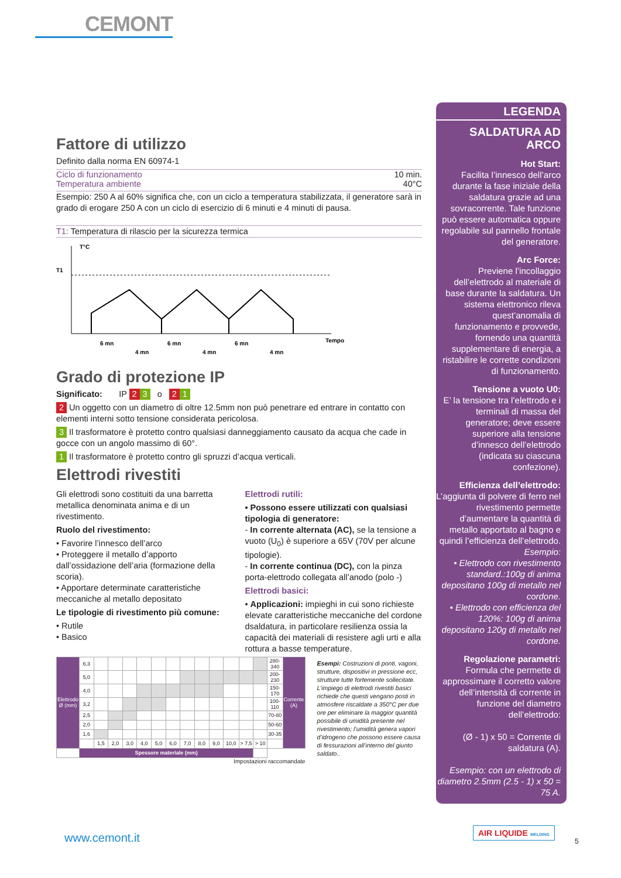CEMONT
Fattore di utilizzo
Definito dalla norma EN 60974-1
Ciclo di funzionamento 10 min.
Temperatura ambiente 40°C
Esempio: 250 A al 60% significa che, con un ciclo a temperatura stabilizzata, il generatore sarà in grado di erogare 250 A con un ciclo di esercizio di 6 minuti e 4 minuti di pausa.
T1: Temperatura di rilascio per la sicurezza termica
T°C
T1
Tempo
6 mn
4 mn
6 mn
4 mn
6 mn
4 mn
Grado di protezione IP
Significato: IP 2 3 o 2 1
2 Un oggetto con un diametro di oltre 12.5mm non può penetrare ed entrare in contatto con elementi interni sotto tensione considerata pericolosa.
3 Il trasformatore è protetto contro qualsiasi danneggiamento causato da acqua che cade in gocce con un angolo massimo di 60°.
1 Il trasformatore è protetto contro gli spruzzi d’acqua verticali.
Elettrodi rivestiti
Gli elettrodi sono costituiti da una barretta metallica denominata anima e di un rivestimento.
Ruolo del rivestimento:
• Favorire l’innesco dell’arco
• Proteggere il metallo d’apporto dall’ossidazione dell’aria (formazione della scoria).
• Apportare determinate caratteristiche meccaniche al metallo depositato
Le tipologie di rivestimento più comune:
• Rutile
• Basico
Elettrodi rutili:
• Possono essere utilizzati con qualsiasi tipologia di generatore:
- In corrente alternata (AC), se la tensione a vuoto (U<sub>0</sub>) è superiore a 65V (70V per alcune tipologie).
- In corrente continua (DC), con la pinza porta-elettrodo collegata all’anodo (polo -)
Elettrodi basici:
• Applicazioni: impieghi in cui sono richieste elevate caratteristiche meccaniche del cordone dsaldatura, in particolare resilienza ossia la capacità dei materiali di resistere agli urti e alla rottura a basse temperature.
| Elettrodo Ø (mm) | 6,3 | | | | | | | | | | | | | 280-340 | Corrente (A) |
| | 5,0 | | | | | | | | | | | | | 200-230 | |
| | 4,0 | | | | | | | | | | | | | 150-170 | |
| | 3,2 | | | | | | | | | | | | | 100-110 | |
| | 2,5 | | | | | | | | | | | | | 70-80 | |
| | 2,0 | | | | | | | | | | | | | 50-60 | |
| | 1,6 | | | | | | | | | | | | | 30-35 | |
| | | 1,5 | 2,0 | 3,0 | 4,0 | 5,0 | 6,0 | 7,0 | 8,0 | 9,0 | 10,0 | > 7,5 | > 10 | | |
| | Spessore materiale (mm) | | | | | | | | | | | | | | |
Impostazioni raccomandate
Esempi: Costruzioni di ponti, vagoni, strutture, dispositivi in pressione ecc, strutture tutte fortemente sollecitate. L’impiego di elettrodi rivestiti basici richiede che questi vengano posti in atmosfere riscaldate a 350°C per due ore per eliminare la maggior quantità possibile di umidità presente nel rivestimento; l’umidità genera vapori d’idrogeno che possono essere causa di fessurazioni all’interno del giunto saldato..
LEGENDA
SALDATURA AD ARCO
Hot Start:
Facilita l’innesco dell’arco durante la fase iniziale della saldatura grazie ad una sovracorrente. Tale funzione può essere automatica oppure regolabile sul pannello frontale del generatore.
Arc Force:
Previene l’incollaggio dell’elettrodo al materiale di base durante la saldatura. Un sistema elettronico rileva quest’anomalia di funzionamento e provvede, fornendo una quantità supplementare di energia, a ristabilire le corrette condizioni di funzionamento.
Tensione a vuoto U0:
E’ la tensione tra l’elettrodo e i terminali di massa del generatore; deve essere superiore alla tensione d’innesco dell’elettrodo (indicata su ciascuna confezione).
Efficienza dell’elettrodo:
L’aggiunta di polvere di ferro nel rivestimento permette d’aumentare la quantità di metallo apportato al bagno e quindi l’efficienza dell’elettrodo.
Esempio:
• Elettrodo con rivestimento standard.:100g di anima depositano 100g di metallo nel cordone.
• Elettrodo con efficienza del 120%: 100g di anima depositano 120g di metallo nel cordone.
Regolazione parametri:
Formula che permette di approssimare il corretto valore dell’intensità di corrente in funzione del diametro dell’elettrodo:
(Ø - 1) x 50 = Corrente di saldatura (A).
Esempio: con un elettrodo di diametro 2.5mm (2.5 - 1) x 50 = 75 A.
www.cemont.it
AIR LIQUIDE WELDING
5